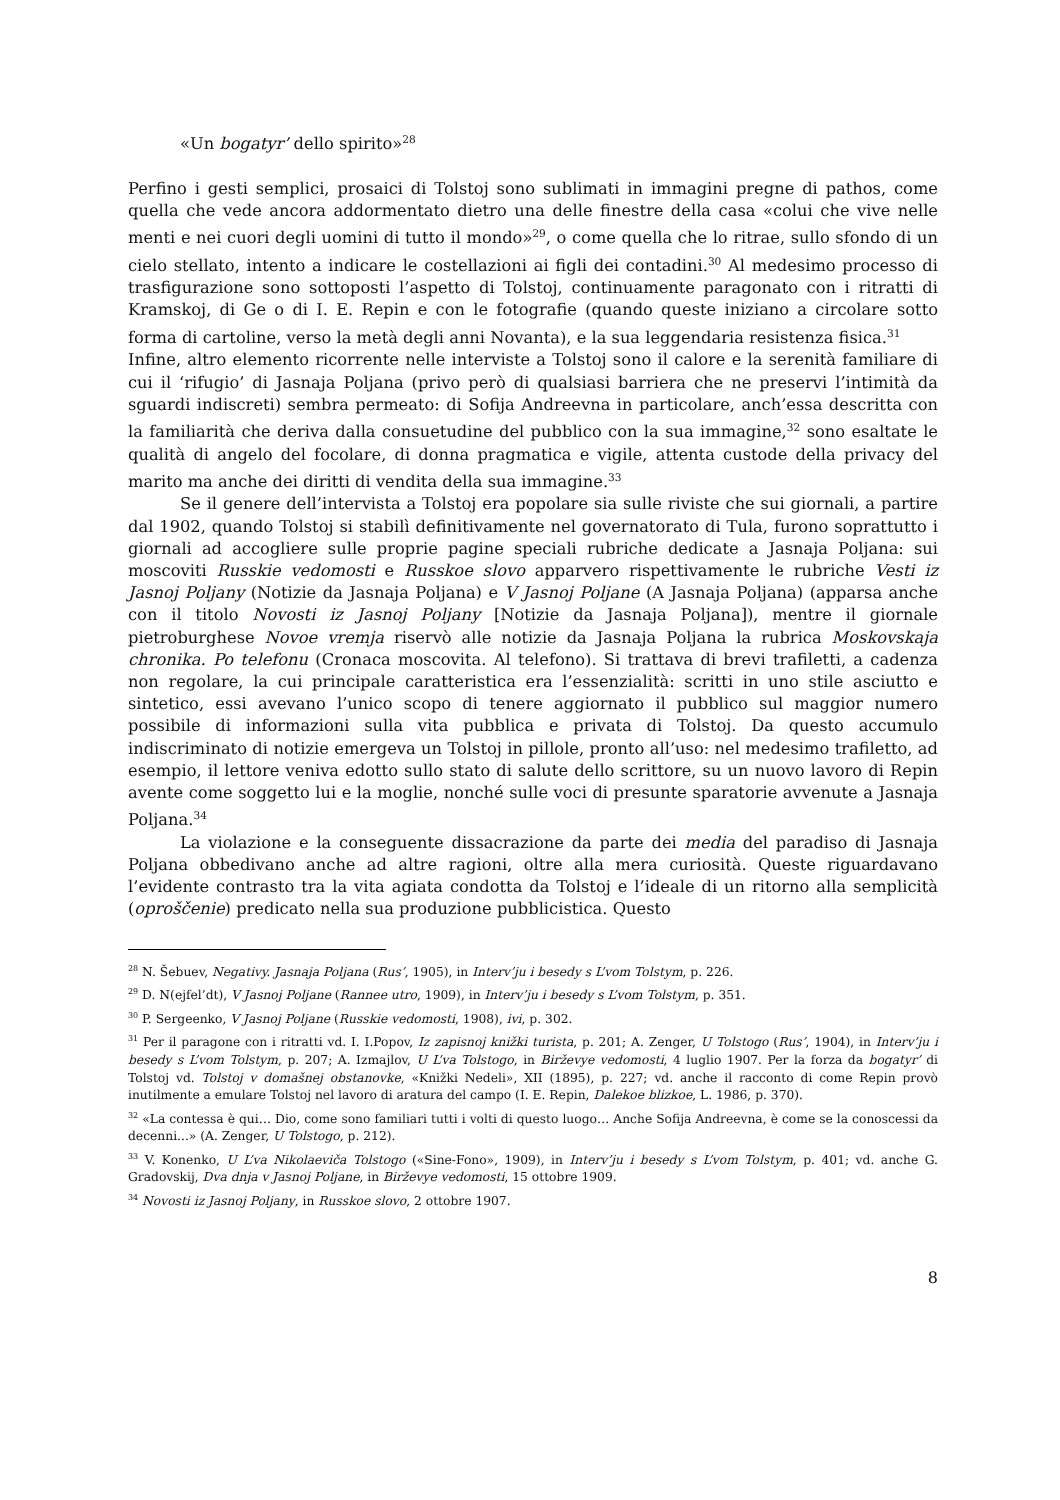«Un bogatyr’ dello spirito»<sup>28</sup>
Perfino i gesti semplici, prosaici di Tolstoj sono sublimati in immagini pregne di pathos, come quella che vede ancora addormentato dietro una delle finestre della casa «colui che vive nelle menti e nei cuori degli uomini di tutto il mondo»<sup>29</sup>, o come quella che lo ritrae, sullo sfondo di un cielo stellato, intento a indicare le costellazioni ai figli dei contadini.<sup>30</sup> Al medesimo processo di trasfigurazione sono sottoposti l’aspetto di Tolstoj, continuamente paragonato con i ritratti di Kramskoj, di Ge o di I. E. Repin e con le fotografie (quando queste iniziano a circolare sotto forma di cartoline, verso la metà degli anni Novanta), e la sua leggendaria resistenza fisica.<sup>31</sup>
Infine, altro elemento ricorrente nelle interviste a Tolstoj sono il calore e la serenità familiare di cui il ‘rifugio’ di Jasnaja Poljana (privo però di qualsiasi barriera che ne preservi l’intimità da sguardi indiscreti) sembra permeato: di Sofija Andreevna in particolare, anch’essa descritta con la familiarità che deriva dalla consuetudine del pubblico con la sua immagine,<sup>32</sup> sono esaltate le qualità di angelo del focolare, di donna pragmatica e vigile, attenta custode della privacy del marito ma anche dei diritti di vendita della sua immagine.<sup>33</sup>
Se il genere dell’intervista a Tolstoj era popolare sia sulle riviste che sui giornali, a partire dal 1902, quando Tolstoj si stabilì definitivamente nel governatorato di Tula, furono soprattutto i giornali ad accogliere sulle proprie pagine speciali rubriche dedicate a Jasnaja Poljana: sui moscoviti Russkie vedomosti e Russkoe slovo apparvero rispettivamente le rubriche Vesti iz Jasnoj Poljany (Notizie da Jasnaja Poljana) e V Jasnoj Poljane (A Jasnaja Poljana) (apparsa anche con il titolo Novosti iz Jasnoj Poljany [Notizie da Jasnaja Poljana]), mentre il giornale pietroburghese Novoe vremja riservò alle notizie da Jasnaja Poljana la rubrica Moskovskaja chronika. Po telefonu (Cronaca moscovita. Al telefono). Si trattava di brevi trafiletti, a cadenza non regolare, la cui principale caratteristica era l’essenzialità: scritti in uno stile asciutto e sintetico, essi avevano l’unico scopo di tenere aggiornato il pubblico sul maggior numero possibile di informazioni sulla vita pubblica e privata di Tolstoj. Da questo accumulo indiscriminato di notizie emergeva un Tolstoj in pillole, pronto all’uso: nel medesimo trafiletto, ad esempio, il lettore veniva edotto sullo stato di salute dello scrittore, su un nuovo lavoro di Repin avente come soggetto lui e la moglie, nonché sulle voci di presunte sparatorie avvenute a Jasnaja Poljana.<sup>34</sup>
La violazione e la conseguente dissacrazione da parte dei media del paradiso di Jasnaja Poljana obbedivano anche ad altre ragioni, oltre alla mera curiosità. Queste riguardavano l’evidente contrasto tra la vita agiata condotta da Tolstoj e l’ideale di un ritorno alla semplicità (oproščenie) predicato nella sua produzione pubblicistica. Questo
<sup>28</sup> N. Šebuev, Negativy. Jasnaja Poljana (Rus’, 1905), in Interv’ju i besedy s L’vom Tolstym, p. 226.
<sup>29</sup> D. N(ejfel’dt), V Jasnoj Poljane (Rannee utro, 1909), in Interv’ju i besedy s L’vom Tolstym, p. 351.
<sup>30</sup> P. Sergeenko, V Jasnoj Poljane (Russkie vedomosti, 1908), ivi, p. 302.
<sup>31</sup> Per il paragone con i ritratti vd. I. I.Popov, Iz zapisnoj knižki turista, p. 201; A. Zenger, U Tolstogo (Rus’, 1904), in Interv’ju i besedy s L’vom Tolstym, p. 207; A. Izmajlov, U L’va Tolstogo, in Birževye vedomosti, 4 luglio 1907. Per la forza da bogatyr’ di Tolstoj vd. Tolstoj v domašnej obstanovke, «Knižki Nedeli», XII (1895), p. 227; vd. anche il racconto di come Repin provò inutilmente a emulare Tolstoj nel lavoro di aratura del campo (I. E. Repin, Dalekoe blizkoe, L. 1986, p. 370).
<sup>32</sup> «La contessa è qui… Dio, come sono familiari tutti i volti di questo luogo… Anche Sofija Andreevna, è come se la conoscessi da decenni...» (A. Zenger, U Tolstogo, p. 212).
<sup>33</sup> V. Konenko, U L’va Nikolaeviča Tolstogo («Sine-Fono», 1909), in Interv’ju i besedy s L’vom Tolstym, p. 401; vd. anche G. Gradovskij, Dva dnja v Jasnoj Poljane, in Birževye vedomosti, 15 ottobre 1909.
<sup>34</sup> Novosti iz Jasnoj Poljany, in Russkoe slovo, 2 ottobre 1907.
8